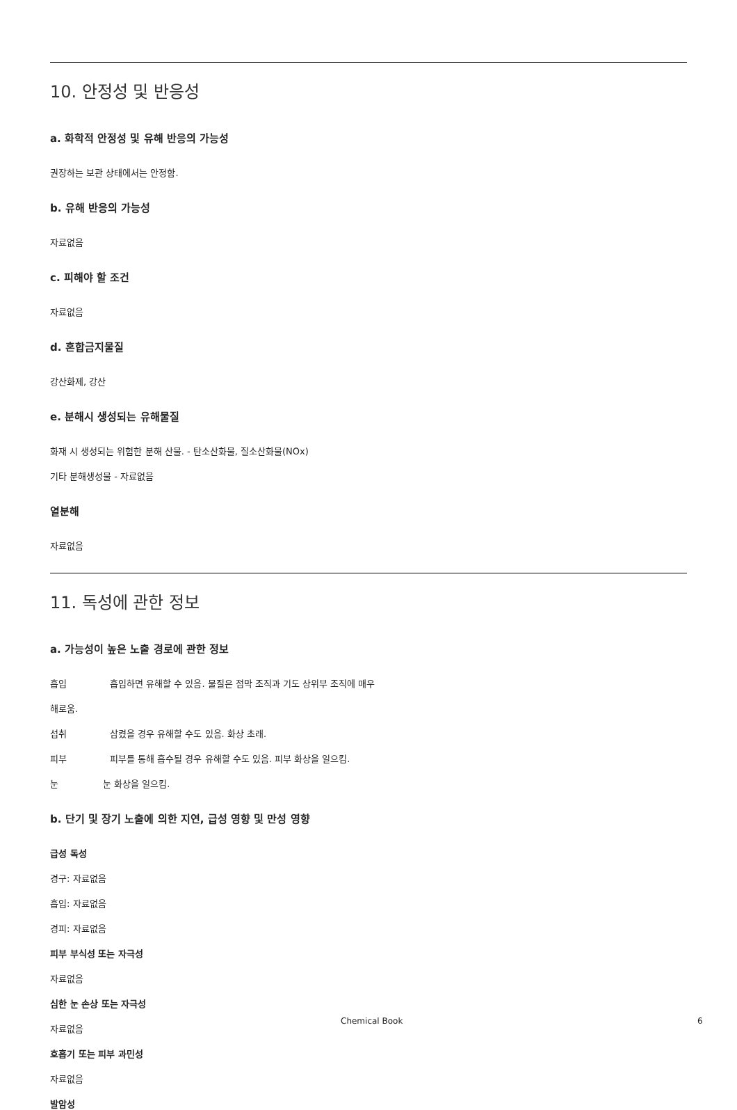10. 안정성 및 반응성
a. 화학적 안정성 및 유해 반응의 가능성
권장하는 보관 상태에서는 안정함.
b. 유해 반응의 가능성
자료없음
c. 피해야 할 조건
자료없음
d. 혼합금지물질
강산화제, 강산
e. 분해시 생성되는 유해물질
화재 시 생성되는 위험한 분해 산물. - 탄소산화물, 질소산화물(NOx)
기타 분해생성물 - 자료없음
열분해
자료없음
11. 독성에 관한 정보
a. 가능성이 높은 노출 경로에 관한 정보
흡입 흡입하면 유해할 수 있음. 물질은 점막 조직과 기도 상위부 조직에 매우
해로움.
섭취 삼켰을 경우 유해할 수도 있음. 화상 초래.
피부 피부를 통해 흡수될 경우 유해할 수도 있음. 피부 화상을 일으킴.
눈 눈 화상을 일으킴.
b. 단기 및 장기 노출에 의한 지연, 급성 영향 및 만성 영향
급성 독성
경구: 자료없음
흡입: 자료없음
경피: 자료없음
피부 부식성 또는 자극성
자료없음
심한 눈 손상 또는 자극성
자료없음
호흡기 또는 피부 과민성
자료없음
발암성
Chemical Book 6